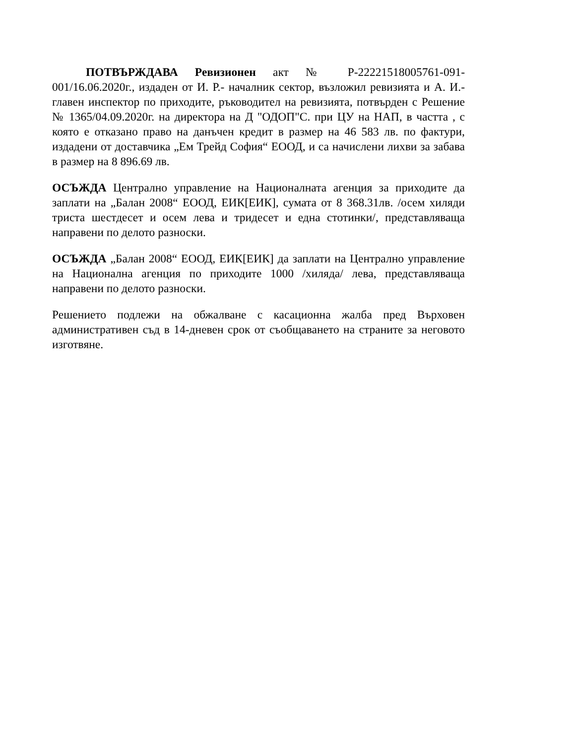ПОТВЪРЖДАВА Ревизионен акт № Р-22221518005761-091-001/16.06.2020г., издаден от И. Р.- началник сектор, възложил ревизията и А. И.- главен инспектор по приходите, ръководител на ревизията, потвърден с Решение № 1365/04.09.2020г. на директора на Д "ОДОП"С. при ЦУ на НАП, в частта , с която е отказано право на данъчен кредит в размер на 46 583 лв. по фактури, издадени от доставчика „Ем Трейд София“ ЕООД, и са начислени лихви за забава в размер на 8 896.69 лв.
ОСЪЖДА Централно управление на Националната агенция за приходите да заплати на „Балан 2008“ ЕООД, ЕИК[ЕИК], сумата от 8 368.31лв. /осем хиляди триста шестдесет и осем лева и тридесет и една стотинки/, представляваща направени по делото разноски.
ОСЪЖДА „Балан 2008“ ЕООД, ЕИК[ЕИК] да заплати на Централно управление на Национална агенция по приходите 1000 /хиляда/ лева, представляваща направени по делото разноски.
Решението подлежи на обжалване с касационна жалба пред Върховен административен съд в 14-дневен срок от съобщаването на страните за неговото изготвяне.